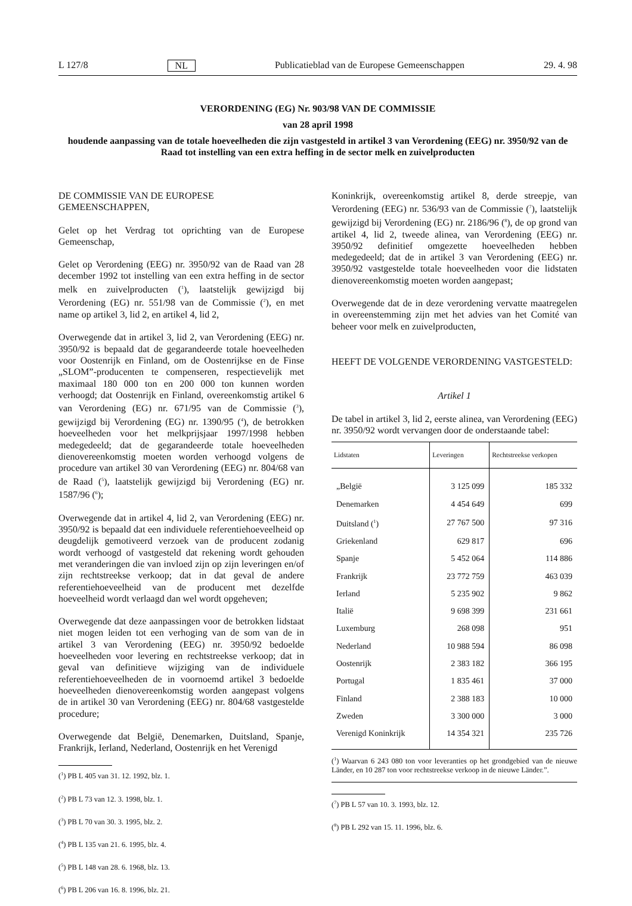L 127/8 NL Publicatieblad van de Europese Gemeenschappen 29. 4. 98
VERORDENING (EG) Nr. 903/98 VAN DE COMMISSIE
van 28 april 1998
houdende aanpassing van de totale hoeveelheden die zijn vastgesteld in artikel 3 van Verordening (EEG) nr. 3950/92 van de Raad tot instelling van een extra heffing in de sector melk en zuivelproducten
DE COMMISSIE VAN DE EUROPESE GEMEENSCHAPPEN,
Gelet op het Verdrag tot oprichting van de Europese Gemeenschap,
Gelet op Verordening (EEG) nr. 3950/92 van de Raad van 28 december 1992 tot instelling van een extra heffing in de sector melk en zuivelproducten (<sup>1</sup>), laatstelijk gewijzigd bij Verordening (EG) nr. 551/98 van de Commissie (<sup>2</sup>), en met name op artikel 3, lid 2, en artikel 4, lid 2,
Overwegende dat in artikel 3, lid 2, van Verordening (EEG) nr. 3950/92 is bepaald dat de gegarandeerde totale hoeveelheden voor Oostenrijk en Finland, om de Oostenrijkse en de Finse „SLOM”-producenten te compenseren, respectievelijk met maximaal 180 000 ton en 200 000 ton kunnen worden verhoogd; dat Oostenrijk en Finland, overeenkomstig artikel 6 van Verordening (EG) nr. 671/95 van de Commissie (<sup>3</sup>), gewijzigd bij Verordening (EG) nr. 1390/95 (<sup>4</sup>), de betrokken hoeveelheden voor het melkprijsjaar 1997/1998 hebben medegedeeld; dat de gegarandeerde totale hoeveelheden dienovereenkomstig moeten worden verhoogd volgens de procedure van artikel 30 van Verordening (EEG) nr. 804/68 van de Raad (<sup>5</sup>), laatstelijk gewijzigd bij Verordening (EG) nr. 1587/96 (<sup>6</sup>);
Overwegende dat in artikel 4, lid 2, van Verordening (EEG) nr. 3950/92 is bepaald dat een individuele referentiehoeveelheid op deugdelijk gemotiveerd verzoek van de producent zodanig wordt verhoogd of vastgesteld dat rekening wordt gehouden met veranderingen die van invloed zijn op zijn leveringen en/of zijn rechtstreekse verkoop; dat in dat geval de andere referentiehoeveelheid van de producent met dezelfde hoeveelheid wordt verlaagd dan wel wordt opgeheven;
Overwegende dat deze aanpassingen voor de betrokken lidstaat niet mogen leiden tot een verhoging van de som van de in artikel 3 van Verordening (EEG) nr. 3950/92 bedoelde hoeveelheden voor levering en rechtstreekse verkoop; dat in geval van definitieve wijziging van de individuele referentiehoeveelheden de in voornoemd artikel 3 bedoelde hoeveelheden dienovereenkomstig worden aangepast volgens de in artikel 30 van Verordening (EEG) nr. 804/68 vastgestelde procedure;
Overwegende dat België, Denemarken, Duitsland, Spanje, Frankrijk, Ierland, Nederland, Oostenrijk en het Verenigd
(<sup>1</sup>) PB L 405 van 31. 12. 1992, blz. 1.
(<sup>2</sup>) PB L 73 van 12. 3. 1998, blz. 1.
(<sup>3</sup>) PB L 70 van 30. 3. 1995, blz. 2.
(<sup>4</sup>) PB L 135 van 21. 6. 1995, blz. 4.
(<sup>5</sup>) PB L 148 van 28. 6. 1968, blz. 13.
(<sup>6</sup>) PB L 206 van 16. 8. 1996, blz. 21.
Koninkrijk, overeenkomstig artikel 8, derde streepje, van Verordening (EEG) nr. 536/93 van de Commissie (<sup>7</sup>), laatstelijk gewijzigd bij Verordening (EG) nr. 2186/96 (<sup>8</sup>), de op grond van artikel 4, lid 2, tweede alinea, van Verordening (EEG) nr. 3950/92 definitief omgezette hoeveelheden hebben medegedeeld; dat de in artikel 3 van Verordening (EEG) nr. 3950/92 vastgestelde totale hoeveelheden voor die lidstaten dienovereenkomstig moeten worden aangepast;
Overwegende dat de in deze verordening vervatte maatregelen in overeenstemming zijn met het advies van het Comité van beheer voor melk en zuivelproducten,
HEEFT DE VOLGENDE VERORDENING VASTGESTELD:
Artikel 1
De tabel in artikel 3, lid 2, eerste alinea, van Verordening (EEG) nr. 3950/92 wordt vervangen door de onderstaande tabel:
| Lidstaten | Leveringen | Rechtstreekse verkopen |
| --- | --- | --- |
| „België | 3 125 099 | 185 332 |
| Denemarken | 4 454 649 | 699 |
| Duitsland (<sup>1</sup>) | 27 767 500 | 97 316 |
| Griekenland | 629 817 | 696 |
| Spanje | 5 452 064 | 114 886 |
| Frankrijk | 23 772 759 | 463 039 |
| Ierland | 5 235 902 | 9 862 |
| Italië | 9 698 399 | 231 661 |
| Luxemburg | 268 098 | 951 |
| Nederland | 10 988 594 | 86 098 |
| Oostenrijk | 2 383 182 | 366 195 |
| Portugal | 1 835 461 | 37 000 |
| Finland | 2 388 183 | 10 000 |
| Zweden | 3 300 000 | 3 000 |
| Verenigd Koninkrijk | 14 354 321 | 235 726 |
(<sup>1</sup>) Waarvan 6 243 080 ton voor leveranties op het grondgebied van de nieuwe Länder, en 10 287 ton voor rechtstreekse verkoop in de nieuwe Länder.”.
(<sup>7</sup>) PB L 57 van 10. 3. 1993, blz. 12.
(<sup>8</sup>) PB L 292 van 15. 11. 1996, blz. 6.